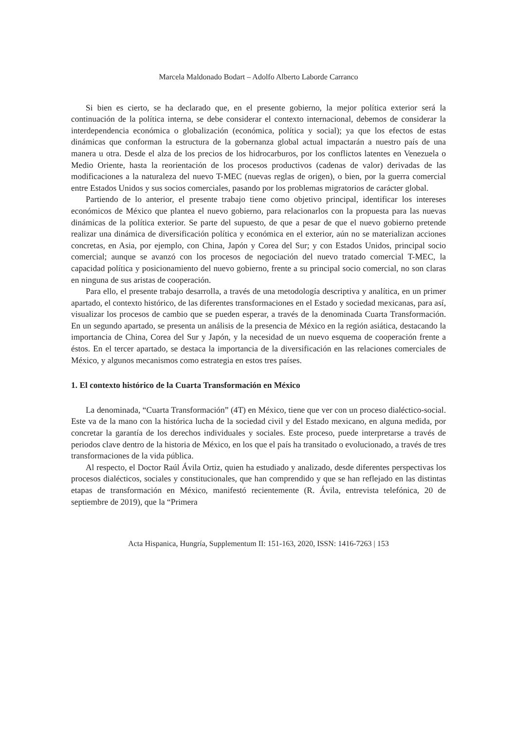Marcela Maldonado Bodart – Adolfo Alberto Laborde Carranco
Si bien es cierto, se ha declarado que, en el presente gobierno, la mejor política exterior será la continuación de la política interna, se debe considerar el contexto internacional, debemos de considerar la interdependencia económica o globalización (económica, política y social); ya que los efectos de estas dinámicas que conforman la estructura de la gobernanza global actual impactarán a nuestro país de una manera u otra. Desde el alza de los precios de los hidrocarburos, por los conflictos latentes en Venezuela o Medio Oriente, hasta la reorientación de los procesos productivos (cadenas de valor) derivadas de las modificaciones a la naturaleza del nuevo T-MEC (nuevas reglas de origen), o bien, por la guerra comercial entre Estados Unidos y sus socios comerciales, pasando por los problemas migratorios de carácter global.
Partiendo de lo anterior, el presente trabajo tiene como objetivo principal, identificar los intereses económicos de México que plantea el nuevo gobierno, para relacionarlos con la propuesta para las nuevas dinámicas de la política exterior. Se parte del supuesto, de que a pesar de que el nuevo gobierno pretende realizar una dinámica de diversificación política y económica en el exterior, aún no se materializan acciones concretas, en Asia, por ejemplo, con China, Japón y Corea del Sur; y con Estados Unidos, principal socio comercial; aunque se avanzó con los procesos de negociación del nuevo tratado comercial T-MEC, la capacidad política y posicionamiento del nuevo gobierno, frente a su principal socio comercial, no son claras en ninguna de sus aristas de cooperación.
Para ello, el presente trabajo desarrolla, a través de una metodología descriptiva y analítica, en un primer apartado, el contexto histórico, de las diferentes transformaciones en el Estado y sociedad mexicanas, para así, visualizar los procesos de cambio que se pueden esperar, a través de la denominada Cuarta Transformación. En un segundo apartado, se presenta un análisis de la presencia de México en la región asiática, destacando la importancia de China, Corea del Sur y Japón, y la necesidad de un nuevo esquema de cooperación frente a éstos. En el tercer apartado, se destaca la importancia de la diversificación en las relaciones comerciales de México, y algunos mecanismos como estrategia en estos tres países.
1. El contexto histórico de la Cuarta Transformación en México
La denominada, “Cuarta Transformación” (4T) en México, tiene que ver con un proceso dialéctico-social. Este va de la mano con la histórica lucha de la sociedad civil y del Estado mexicano, en alguna medida, por concretar la garantía de los derechos individuales y sociales. Este proceso, puede interpretarse a través de periodos clave dentro de la historia de México, en los que el país ha transitado o evolucionado, a través de tres transformaciones de la vida pública.
Al respecto, el Doctor Raúl Ávila Ortiz, quien ha estudiado y analizado, desde diferentes perspectivas los procesos dialécticos, sociales y constitucionales, que han comprendido y que se han reflejado en las distintas etapas de transformación en México, manifestó recientemente (R. Ávila, entrevista telefónica, 20 de septiembre de 2019), que la “Primera
Acta Hispanica, Hungría, Supplementum II: 151-163, 2020, ISSN: 1416-7263 | 153